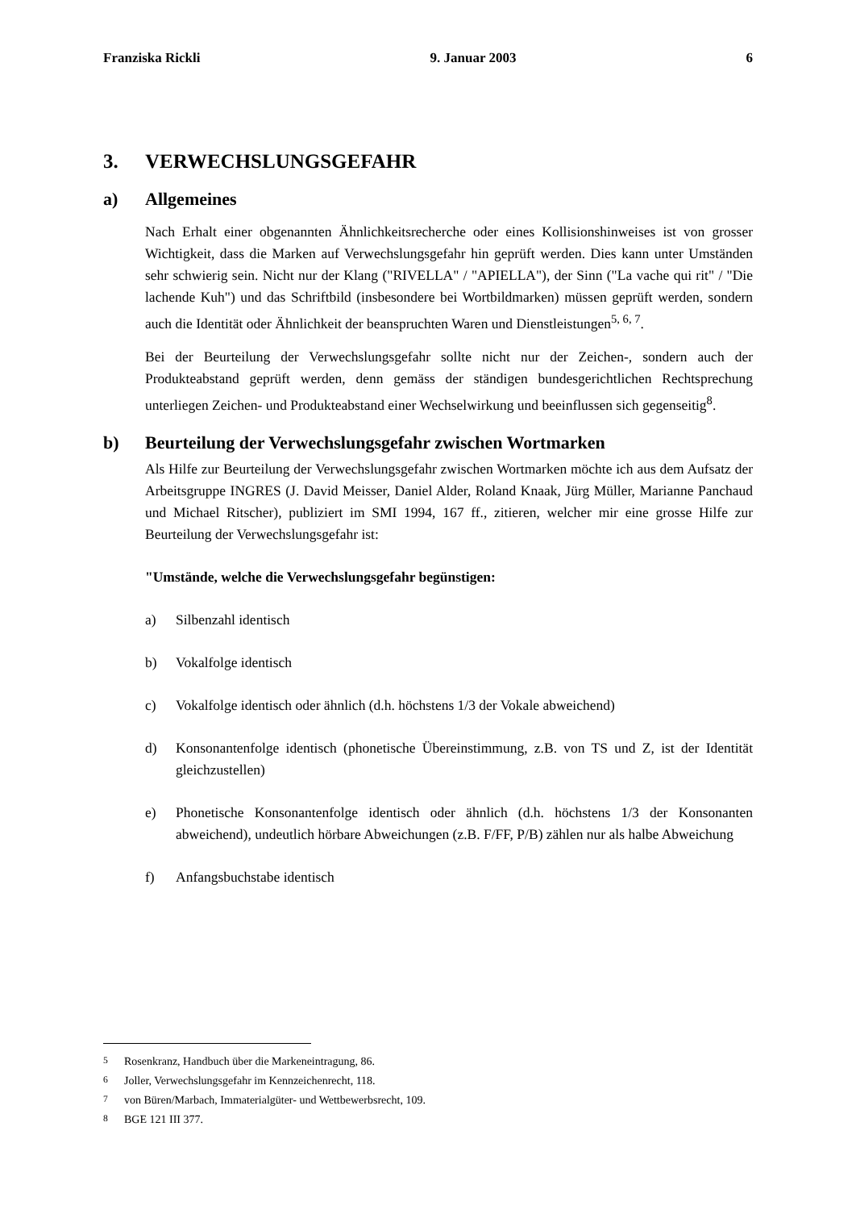Franziska Rickli 9. Januar 2003 6
3. VERWECHSLUNGSGEFAHR
a) Allgemeines
Nach Erhalt einer obgenannten Ähnlichkeitsrecherche oder eines Kollisionshinweises ist von grosser Wichtigkeit, dass die Marken auf Verwechslungsgefahr hin geprüft werden. Dies kann unter Umständen sehr schwierig sein. Nicht nur der Klang ("RIVELLA" / "APIELLA"), der Sinn ("La vache qui rit" / "Die lachende Kuh") und das Schriftbild (insbesondere bei Wortbildmarken) müssen geprüft werden, sondern auch die Identität oder Ähnlichkeit der beanspruchten Waren und Dienstleistungen<sup>5, 6, 7</sup>.
Bei der Beurteilung der Verwechslungsgefahr sollte nicht nur der Zeichen-, sondern auch der Produkteabstand geprüft werden, denn gemäss der ständigen bundesgerichtlichen Rechtsprechung unterliegen Zeichen- und Produkteabstand einer Wechselwirkung und beeinflussen sich gegenseitig<sup>8</sup>.
b) Beurteilung der Verwechslungsgefahr zwischen Wortmarken
Als Hilfe zur Beurteilung der Verwechslungsgefahr zwischen Wortmarken möchte ich aus dem Aufsatz der Arbeitsgruppe INGRES (J. David Meisser, Daniel Alder, Roland Knaak, Jürg Müller, Marianne Panchaud und Michael Ritscher), publiziert im SMI 1994, 167 ff., zitieren, welcher mir eine grosse Hilfe zur Beurteilung der Verwechslungsgefahr ist:
"Umstände, welche die Verwechslungsgefahr begünstigen:
a) Silbenzahl identisch
b) Vokalfolge identisch
c) Vokalfolge identisch oder ähnlich (d.h. höchstens 1/3 der Vokale abweichend)
d) Konsonantenfolge identisch (phonetische Übereinstimmung, z.B. von TS und Z, ist der Identität gleichzustellen)
e) Phonetische Konsonantenfolge identisch oder ähnlich (d.h. höchstens 1/3 der Konsonanten abweichend), undeutlich hörbare Abweichungen (z.B. F/FF, P/B) zählen nur als halbe Abweichung
f) Anfangsbuchstabe identisch
<sup>5</sup> Rosenkranz, Handbuch über die Markeneintragung, 86.
<sup>6</sup> Joller, Verwechslungsgefahr im Kennzeichenrecht, 118.
<sup>7</sup> von Büren/Marbach, Immaterialgüter- und Wettbewerbsrecht, 109.
<sup>8</sup> BGE 121 III 377.